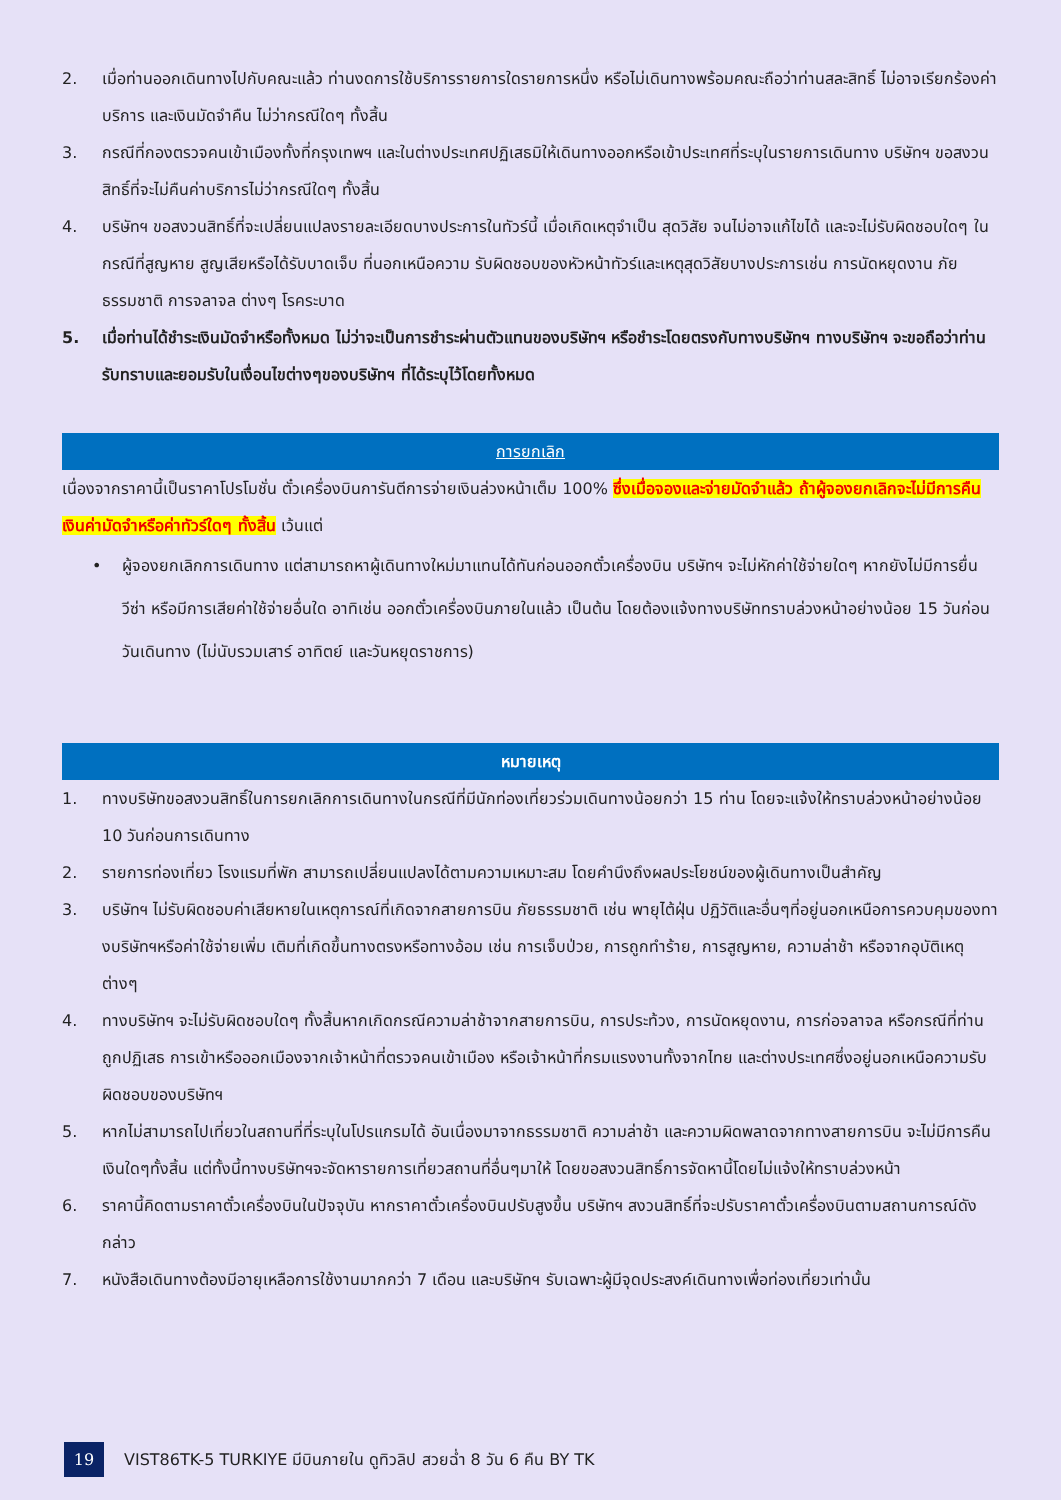2. เมื่อท่านออกเดินทางไปกับคณะแล้ว ท่านงดการใช้บริการรายการใดรายการหนึ่ง หรือไม่เดินทางพร้อมคณะถือว่าท่านสละสิทธิ์ ไม่อาจเรียกร้องค่าบริการ และเงินมัดจำคืน ไม่ว่ากรณีใดๆ ทั้งสิ้น
3. กรณีที่กองตรวจคนเข้าเมืองทั้งที่กรุงเทพฯ และในต่างประเทศปฏิเสธมิให้เดินทางออกหรือเข้าประเทศที่ระบุในรายการเดินทาง บริษัทฯ ขอสงวนสิทธิ์ที่จะไม่คืนค่าบริการไม่ว่ากรณีใดๆ ทั้งสิ้น
4. บริษัทฯ ขอสงวนสิทธิ์ที่จะเปลี่ยนแปลงรายละเอียดบางประการในทัวร์นี้ เมื่อเกิดเหตุจำเป็น สุดวิสัย จนไม่อาจแก้ไขได้ และจะไม่รับผิดชอบใดๆ ในกรณีที่สูญหาย สูญเสียหรือได้รับบาดเจ็บ ที่นอกเหนือความ รับผิดชอบของหัวหน้าทัวร์และเหตุสุดวิสัยบางประการเช่น การนัดหยุดงาน ภัยธรรมชาติ การจลาจล ต่างๆ โรคระบาด
5. เมื่อท่านได้ชำระเงินมัดจำหรือทั้งหมด ไม่ว่าจะเป็นการชำระผ่านตัวแทนของบริษัทฯ หรือชำระโดยตรงกับทางบริษัทฯ ทางบริษัทฯ จะขอถือว่าท่านรับทราบและยอมรับในเงื่อนไขต่างๆของบริษัทฯ ที่ได้ระบุไว้โดยทั้งหมด
การยกเลิก
เนื่องจากราคานี้เป็นราคาโปรโมชั่น ตั๋วเครื่องบินการันตีการจ่ายเงินล่วงหน้าเต็ม 100% ซึ่งเมื่อจองและจ่ายมัดจำแล้ว ถ้าผู้จองยกเลิกจะไม่มีการคืนเงินค่ามัดจำหรือค่าทัวร์ใดๆ ทั้งสิ้น เว้นแต่
• ผู้จองยกเลิกการเดินทาง แต่สามารถหาผู้เดินทางใหม่มาแทนได้ทันก่อนออกตั๋วเครื่องบิน บริษัทฯ จะไม่หักค่าใช้จ่ายใดๆ หากยังไม่มีการยื่นวีซ่า หรือมีการเสียค่าใช้จ่ายอื่นใด อาทิเช่น ออกตั๋วเครื่องบินภายในแล้ว เป็นต้น โดยต้องแจ้งทางบริษัททราบล่วงหน้าอย่างน้อย 15 วันก่อนวันเดินทาง (ไม่นับรวมเสาร์ อาทิตย์ และวันหยุดราชการ)
หมายเหตุ
1. ทางบริษัทขอสงวนสิทธิ์ในการยกเลิกการเดินทางในกรณีที่มีนักท่องเที่ยวร่วมเดินทางน้อยกว่า 15 ท่าน โดยจะแจ้งให้ทราบล่วงหน้าอย่างน้อย 10 วันก่อนการเดินทาง
2. รายการท่องเที่ยว โรงแรมที่พัก สามารถเปลี่ยนแปลงได้ตามความเหมาะสม โดยคำนึงถึงผลประโยชน์ของผู้เดินทางเป็นสำคัญ
3. บริษัทฯ ไม่รับผิดชอบค่าเสียหายในเหตุการณ์ที่เกิดจากสายการบิน ภัยธรรมชาติ เช่น พายุไต้ฝุ่น ปฏิวัติและอื่นๆที่อยู่นอกเหนือการควบคุมของทางบริษัทฯหรือค่าใช้จ่ายเพิ่ม เติมที่เกิดขึ้นทางตรงหรือทางอ้อม เช่น การเจ็บป่วย, การถูกทำร้าย, การสูญหาย, ความล่าช้า หรือจากอุบัติเหตุต่างๆ
4. ทางบริษัทฯ จะไม่รับผิดชอบใดๆ ทั้งสิ้นหากเกิดกรณีความล่าช้าจากสายการบิน, การประท้วง, การนัดหยุดงาน, การก่อจลาจล หรือกรณีที่ท่านถูกปฏิเสธ การเข้าหรือออกเมืองจากเจ้าหน้าที่ตรวจคนเข้าเมือง หรือเจ้าหน้าที่กรมแรงงานทั้งจากไทย และต่างประเทศซึ่งอยู่นอกเหนือความรับผิดชอบของบริษัทฯ
5. หากไม่สามารถไปเที่ยวในสถานที่ที่ระบุในโปรแกรมได้ อันเนื่องมาจากธรรมชาติ ความล่าช้า และความผิดพลาดจากทางสายการบิน จะไม่มีการคืนเงินใดๆทั้งสิ้น แต่ทั้งนี้ทางบริษัทฯจะจัดหารายการเที่ยวสถานที่อื่นๆมาให้ โดยขอสงวนสิทธิ์การจัดหานี้โดยไม่แจ้งให้ทราบล่วงหน้า
6. ราคานี้คิดตามราคาตั๋วเครื่องบินในปัจจุบัน หากราคาตั๋วเครื่องบินปรับสูงขึ้น บริษัทฯ สงวนสิทธิ์ที่จะปรับราคาตั๋วเครื่องบินตามสถานการณ์ดังกล่าว
7. หนังสือเดินทางต้องมีอายุเหลือการใช้งานมากกว่า 7 เดือน และบริษัทฯ รับเฉพาะผู้มีจุดประสงค์เดินทางเพื่อท่องเที่ยวเท่านั้น
19 VIST86TK-5 TURKIYE มีบินภายใน ดูทิวลิป สวยฉ่ำ 8 วัน 6 คืน BY TK